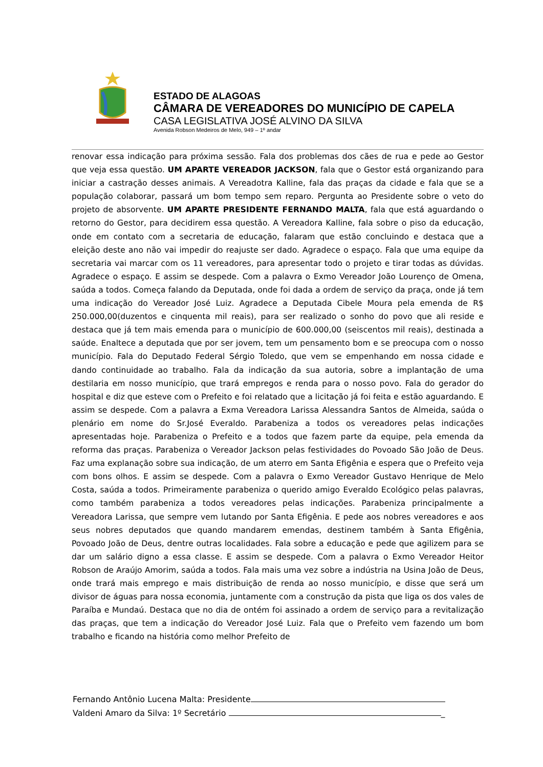ESTADO DE ALAGOAS
CÂMARA DE VEREADORES DO MUNICÍPIO DE CAPELA
CASA LEGISLATIVA JOSÉ ALVINO DA SILVA
Avenida Robson Medeiros de Melo, 949 – 1º andar
renovar essa indicação para próxima sessão. Fala dos problemas dos cães de rua e pede ao Gestor que veja essa questão. UM APARTE VEREADOR JACKSON, fala que o Gestor está organizando para iniciar a castração desses animais. A Vereadotra Kalline, fala das praças da cidade e fala que se a população colaborar, passará um bom tempo sem reparo. Pergunta ao Presidente sobre o veto do projeto de absorvente. UM APARTE PRESIDENTE FERNANDO MALTA, fala que está aguardando o retorno do Gestor, para decidirem essa questão. A Vereadora Kalline, fala sobre o piso da educação, onde em contato com a secretaria de educação, falaram que estão concluindo e destaca que a eleição deste ano não vai impedir do reajuste ser dado. Agradece o espaço. Fala que uma equipe da secretaria vai marcar com os 11 vereadores, para apresentar todo o projeto e tirar todas as dúvidas. Agradece o espaço. E assim se despede. Com a palavra o Exmo Vereador João Lourenço de Omena, saúda a todos. Começa falando da Deputada, onde foi dada a ordem de serviço da praça, onde já tem uma indicação do Vereador José Luiz. Agradece a Deputada Cibele Moura pela emenda de R$ 250.000,00(duzentos e cinquenta mil reais), para ser realizado o sonho do povo que ali reside e destaca que já tem mais emenda para o município de 600.000,00 (seiscentos mil reais), destinada a saúde. Enaltece a deputada que por ser jovem, tem um pensamento bom e se preocupa com o nosso município. Fala do Deputado Federal Sérgio Toledo, que vem se empenhando em nossa cidade e dando continuidade ao trabalho. Fala da indicação da sua autoria, sobre a implantação de uma destilaria em nosso município, que trará empregos e renda para o nosso povo. Fala do gerador do hospital e diz que esteve com o Prefeito e foi relatado que a licitação já foi feita e estão aguardando. E assim se despede. Com a palavra a Exma Vereadora Larissa Alessandra Santos de Almeida, saúda o plenário em nome do Sr.José Everaldo. Parabeniza a todos os vereadores pelas indicações apresentadas hoje. Parabeniza o Prefeito e a todos que fazem parte da equipe, pela emenda da reforma das praças. Parabeniza o Vereador Jackson pelas festividades do Povoado São João de Deus. Faz uma explanação sobre sua indicação, de um aterro em Santa Efigênia e espera que o Prefeito veja com bons olhos. E assim se despede. Com a palavra o Exmo Vereador Gustavo Henrique de Melo Costa, saúda a todos. Primeiramente parabeniza o querido amigo Everaldo Ecológico pelas palavras, como também parabeniza a todos vereadores pelas indicações. Parabeniza principalmente a Vereadora Larissa, que sempre vem lutando por Santa Efigênia. E pede aos nobres vereadores e aos seus nobres deputados que quando mandarem emendas, destinem também à Santa Efigênia, Povoado João de Deus, dentre outras localidades. Fala sobre a educação e pede que agilizem para se dar um salário digno a essa classe. E assim se despede. Com a palavra o Exmo Vereador Heitor Robson de Araújo Amorim, saúda a todos. Fala mais uma vez sobre a indústria na Usina João de Deus, onde trará mais emprego e mais distribuição de renda ao nosso município, e disse que será um divisor de águas para nossa economia, juntamente com a construção da pista que liga os dos vales de Paraíba e Mundaú. Destaca que no dia de ontém foi assinado a ordem de serviço para a revitalização das praças, que tem a indicação do Vereador José Luiz. Fala que o Prefeito vem fazendo um bom trabalho e ficando na história como melhor Prefeito de
Fernando Antônio Lucena Malta: Presidente
Valdeni Amaro da Silva: 1º Secretário _